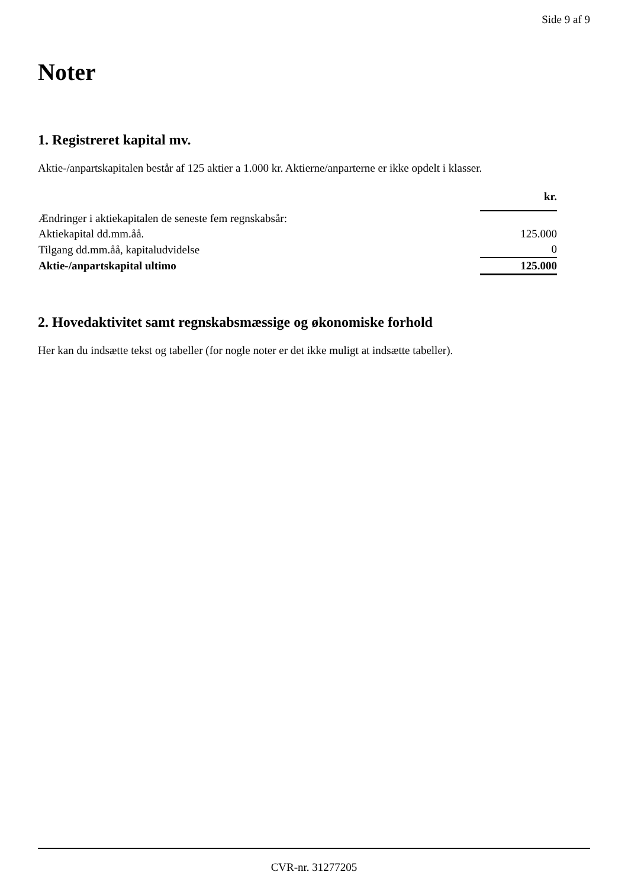Side 9 af 9
Noter
1. Registreret kapital mv.
Aktie-/anpartskapitalen består af 125 aktier a 1.000 kr. Aktierne/anparterne er ikke opdelt i klasser.
| | kr. |
| Ændringer i aktiekapitalen de seneste fem regnskabsår: | |
| Aktiekapital dd.mm.åå. | 125.000 |
| Tilgang dd.mm.åå, kapitaludvidelse | 0 |
| Aktie-/anpartskapital ultimo | 125.000 |
2. Hovedaktivitet samt regnskabsmæssige og økonomiske forhold
Her kan du indsætte tekst og tabeller (for nogle noter er det ikke muligt at indsætte tabeller).
CVR-nr. 31277205